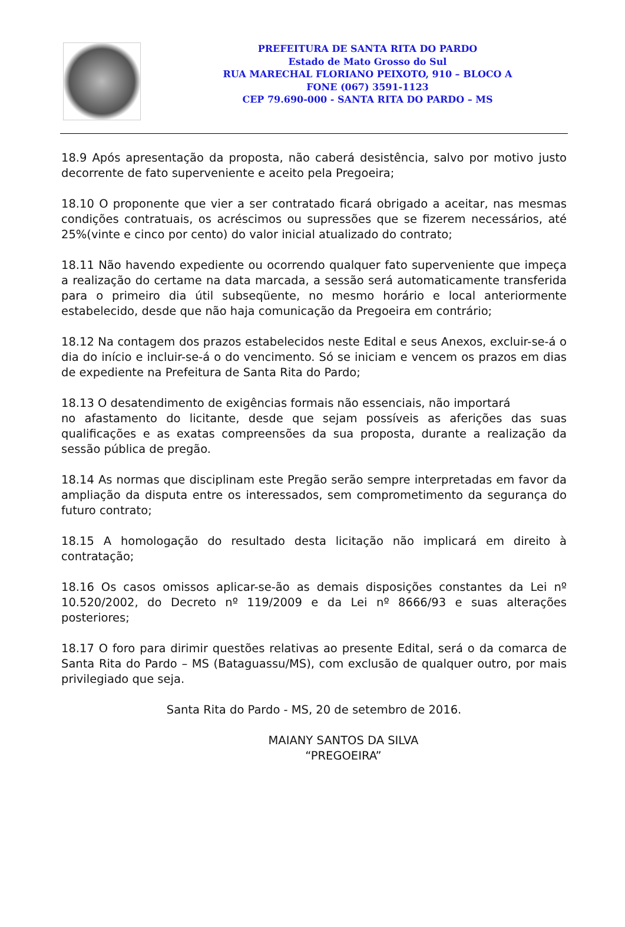PREFEITURA DE SANTA RITA DO PARDO
Estado de Mato Grosso do Sul
RUA MARECHAL FLORIANO PEIXOTO, 910 – BLOCO A
FONE (067) 3591-1123
CEP 79.690-000 - SANTA RITA DO PARDO – MS
18.9 Após apresentação da proposta, não caberá desistência, salvo por motivo justo decorrente de fato superveniente e aceito pela Pregoeira;
18.10 O proponente que vier a ser contratado ficará obrigado a aceitar, nas mesmas condições contratuais, os acréscimos ou supressões que se fizerem necessários, até 25%(vinte e cinco por cento) do valor inicial atualizado do contrato;
18.11 Não havendo expediente ou ocorrendo qualquer fato superveniente que impeça a realização do certame na data marcada, a sessão será automaticamente transferida para o primeiro dia útil subseqüente, no mesmo horário e local anteriormente estabelecido, desde que não haja comunicação da Pregoeira em contrário;
18.12 Na contagem dos prazos estabelecidos neste Edital e seus Anexos, excluir-se-á o dia do início e incluir-se-á o do vencimento. Só se iniciam e vencem os prazos em dias de expediente na Prefeitura de Santa Rita do Pardo;
18.13 O desatendimento de exigências formais não essenciais, não importará
no afastamento do licitante, desde que sejam possíveis as aferições das suas qualificações e as exatas compreensões da sua proposta, durante a realização da sessão pública de pregão.
18.14 As normas que disciplinam este Pregão serão sempre interpretadas em favor da ampliação da disputa entre os interessados, sem comprometimento da segurança do futuro contrato;
18.15 A homologação do resultado desta licitação não implicará em direito à contratação;
18.16 Os casos omissos aplicar-se-ão as demais disposições constantes da Lei nº 10.520/2002, do Decreto nº 119/2009 e da Lei nº 8666/93 e suas alterações posteriores;
18.17 O foro para dirimir questões relativas ao presente Edital, será o da comarca de Santa Rita do Pardo – MS (Bataguassu/MS), com exclusão de qualquer outro, por mais privilegiado que seja.
Santa Rita do Pardo - MS, 20 de setembro de 2016.
MAIANY SANTOS DA SILVA
“PREGOEIRA”